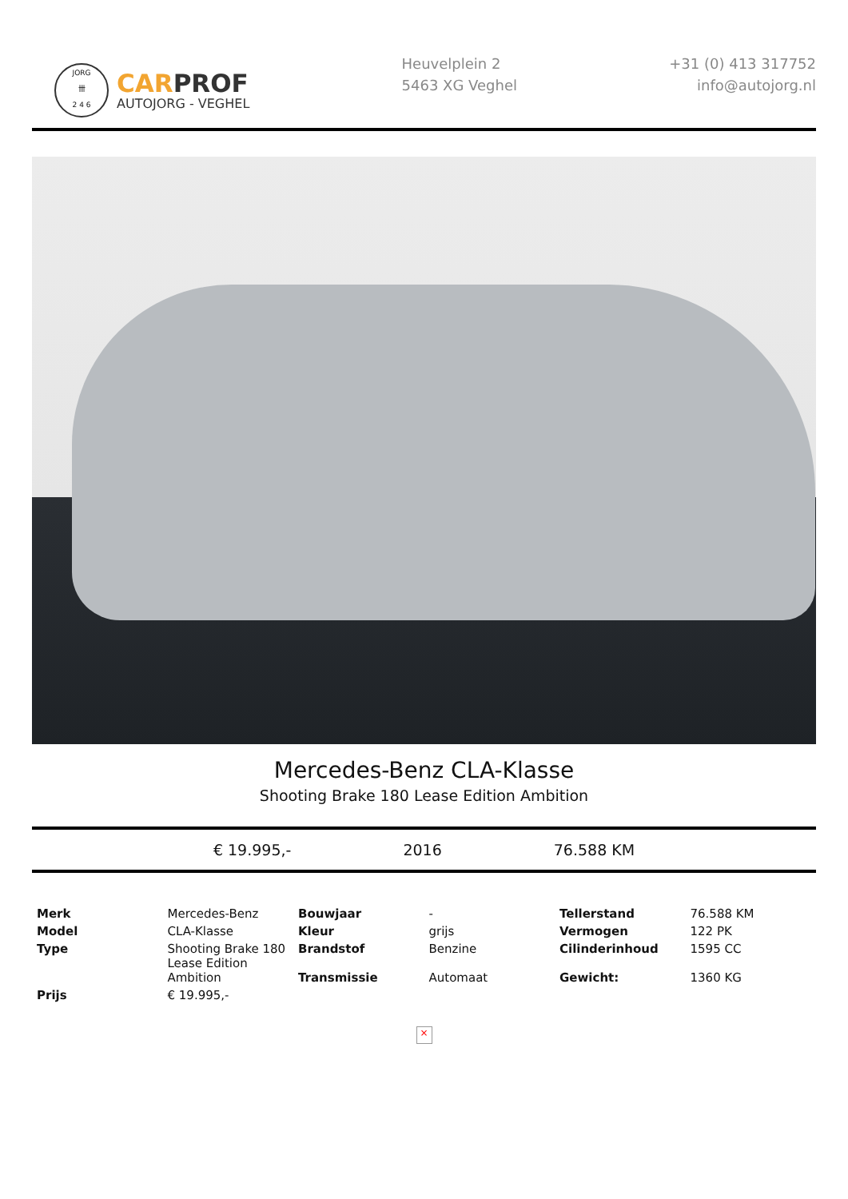JORG
卌
2 4 6
CAR PROF
AUTOJORG - VEGHEL
Heuvelplein 2
5463 XG Veghel
+31 (0) 413 317752
info@autojorg.nl
Mercedes-Benz CLA-Klasse
Shooting Brake 180 Lease Edition Ambition
€ 19.995,- 2016 76.588 KM
| Merk | Mercedes-Benz | Bouwjaar | - | Tellerstand | 76.588 KM |
| Model | CLA-Klasse | Kleur | grijs | Vermogen | 122 PK |
| Type | Shooting Brake 180 Lease Edition Ambition | Brandstof Transmissie | Benzine Automaat | Cilinderinhoud Gewicht: | 1595 CC 1360 KG |
| Prijs | € 19.995,- | | | | |
×